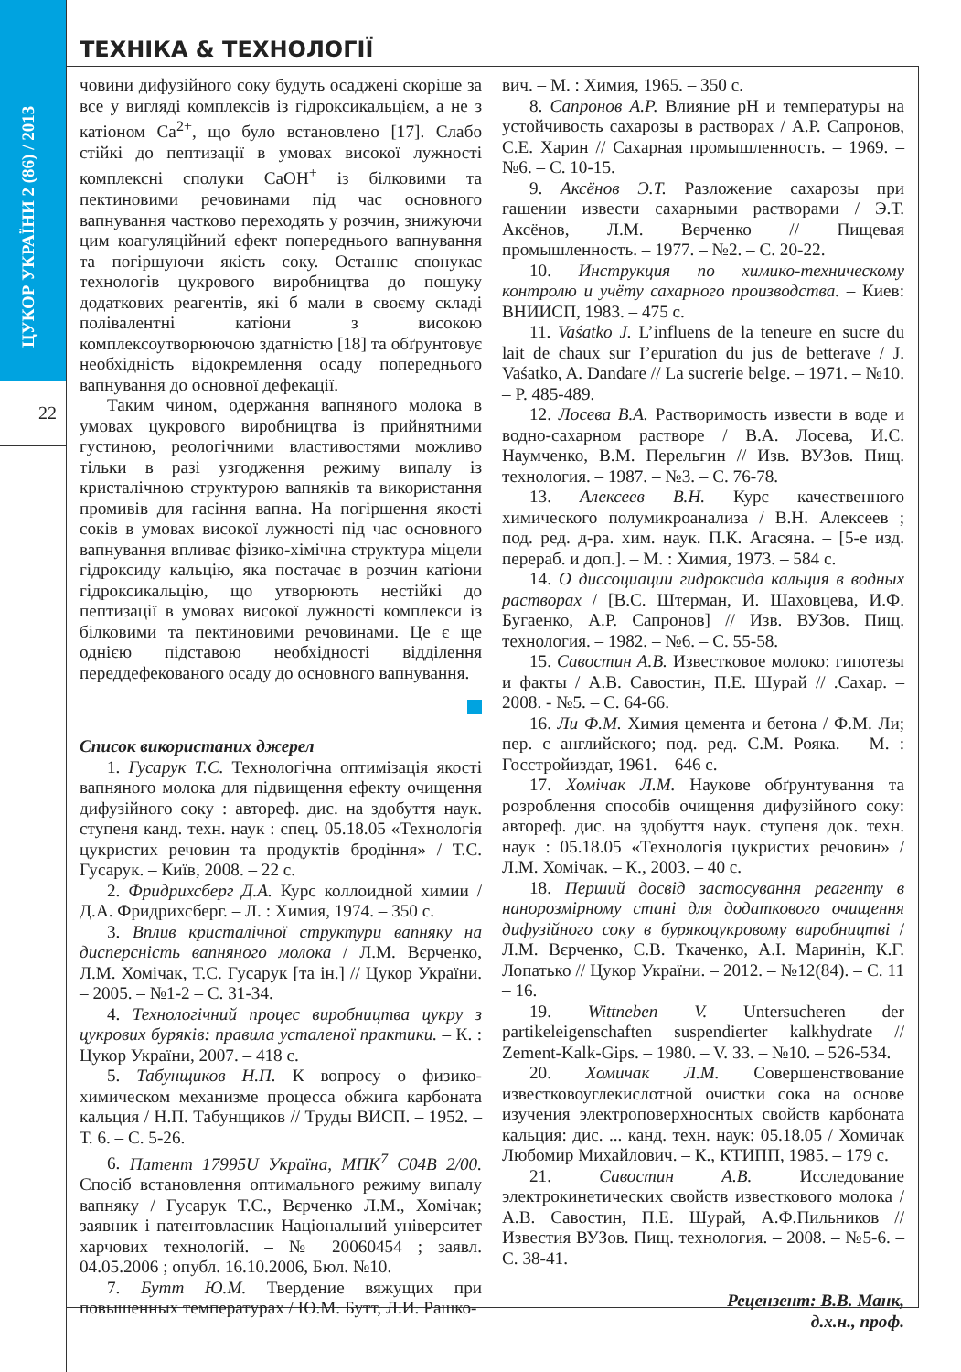ЦУКОР УКРАЇНИ 2 (86) / 2013
22
ТЕХНІКА & ТЕХНОЛОГІЇ
човини дифузійного соку будуть осаджені скоріше за все у вигляді комплексів із гідроксикальцієм, а не з катіоном Ca<sup>2+</sup>, що було встановлено [17]. Слабо стійкі до пептизації в умовах високої лужності комплексні сполуки CaOH<sup>+</sup> із білковими та пектиновими речовинами під час основного вапнування частково переходять у розчин, знижуючи цим коагуляційний ефект попереднього вапнування та погіршуючи якість соку. Останнє спонукає технологів цукрового виробництва до пошуку додаткових реагентів, які б мали в своєму складі полівалентні катіони з високою комплексоутворюючою здатністю [18] та обґрунтовує необхідність відокремлення осаду попереднього вапнування до основної дефекації.
Таким чином, одержання вапняного молока в умовах цукрового виробництва із прийнятними густиною, реологічними властивостями можливо тільки в разі узгодження режиму випалу із кристалічною структурою вапняків та використання промивів для гасіння вапна. На погіршення якості соків в умовах високої лужності під час основного вапнування впливає фізико-хімічна структура міцели гідроксиду кальцію, яка постачає в розчин катіони гідроксикальцію, що утворюють нестійкі до пептизації в умовах високої лужності комплекси із білковими та пектиновими речовинами. Це є ще однією підставою необхідності відділення переддефекованого осаду до основного вапнування.
Список використаних джерел
1. Гусарук Т.С. Технологічна оптимізація якості вапняного молока для підвищення ефекту очищення дифузійного соку : автореф. дис. на здобуття наук. ступеня канд. техн. наук : спец. 05.18.05 «Технологія цукристих речовин та продуктів бродіння» / Т.С. Гусарук. – Київ, 2008. – 22 с.
2. Фридрихсберг Д.А. Курс коллоидной химии / Д.А. Фридрихсберг. – Л. : Химия, 1974. – 350 с.
3. Вплив кристалічної структури вапняку на дисперсність вапняного молока / Л.М. Вєрченко, Л.М. Хомічак, Т.С. Гусарук [та ін.] // Цукор України. – 2005. – №1-2 – С. 31-34.
4. Технологічний процес виробництва цукру з цукрових буряків: правила усталеної практики. – К. : Цукор України, 2007. – 418 с.
5. Табунщиков Н.П. К вопросу о физико-химическом механизме процесса обжига карбоната кальция / Н.П. Табунщиков // Труды ВИСП. – 1952. – Т. 6. – С. 5-26.
6. Патент 17995U Україна, МПК<sup>7</sup> C04B 2/00. Спосіб встановлення оптимального режиму випалу вапняку / Гусарук Т.С., Вєрченко Л.М., Хомічак; заявник і патентовласник Національний університет харчових технологій. – № 20060454 ; заявл. 04.05.2006 ; опубл. 16.10.2006, Бюл. №10.
7. Бутт Ю.М. Твердение вяжущих при повышенных температурах / Ю.М. Бутт, Л.И. Рашко-
вич. – М. : Химия, 1965. – 350 с.
8. Сапронов А.Р. Влияние рН и температуры на устойчивость сахарозы в растворах / А.Р. Сапронов, С.Е. Харин // Сахарная промышленность. – 1969. – №6. – С. 10-15.
9. Аксёнов Э.Т. Разложение сахарозы при гашении извести сахарными растворами / Э.Т. Аксёнов, Л.М. Верченко // Пищевая промышленность. – 1977. – №2. – С. 20-22.
10. Инструкция по химико-техническому контролю и учёту сахарного производства. – Киев: ВНИИСП, 1983. – 475 с.
11. Vaśatko J. L’influens de la teneure en sucre du lait de chaux sur I’epuration du jus de betterave / J. Vaśatko, A. Dandare // La sucrerie belge. – 1971. – №10. – P. 485-489.
12. Лосева В.А. Растворимость извести в воде и водно-сахарном растворе / В.А. Лосева, И.С. Наумченко, В.М. Перельгин // Изв. ВУЗов. Пищ. технология. – 1987. – №3. – С. 76-78.
13. Алексеев В.Н. Курс качественного химического полумикроанализа / В.Н. Алексеев ; под. ред. д-ра. хим. наук. П.К. Агасяна. – [5-е изд. перераб. и доп.]. – М. : Химия, 1973. – 584 с.
14. О диссоциации гидроксида кальция в водных растворах / [В.С. Штерман, И. Шаховцева, И.Ф. Бугаенко, А.Р. Сапронов] // Изв. ВУЗов. Пищ. технология. – 1982. – №6. – С. 55-58.
15. Савостин А.В. Известковое молоко: гипотезы и факты / А.В. Савостин, П.Е. Шурай // .Сахар. – 2008. - №5. – С. 64-66.
16. Ли Ф.М. Химия цемента и бетона / Ф.М. Ли; пер. с английского; под. ред. С.М. Рояка. – М. : Госстройиздат, 1961. – 646 с.
17. Хомічак Л.М. Наукове обґрунтування та розроблення способів очищення дифузійного соку: автореф. дис. на здобуття наук. ступеня док. техн. наук : 05.18.05 «Технологія цукристих речовин» / Л.М. Хомічак. – К., 2003. – 40 с.
18. Перший досвід застосування реагенту в нанорозмірному стані для додаткового очищення дифузійного соку в бурякоцукровому виробництві / Л.М. Вєрченко, С.В. Ткаченко, А.І. Маринін, К.Г. Лопатько // Цукор України. – 2012. – №12(84). – С. 11 – 16.
19. Wittneben V. Untersucheren der partikeleigenschaften suspendierter kalkhydrate // Zement-Kalk-Gips. – 1980. – V. 33. – №10. – 526-534.
20. Хомичак Л.М. Совершенствование известково­углекислотной очистки сока на основе изучения электроповерхноснтых свойств карбоната кальция: дис. ... канд. техн. наук: 05.18.05 / Хомичак Любомир Михайлович. – К., КТИПП, 1985. – 179 с.
21. Савостин А.В. Исследование электрокинетических свойств известкового молока / А.В. Савостин, П.Е. Шурай, А.Ф.Пильников // Известия ВУЗов. Пищ. технология. – 2008. – №5-6. – С. 38-41.
Рецензент: В.В. Манк,
д.х.н., проф.